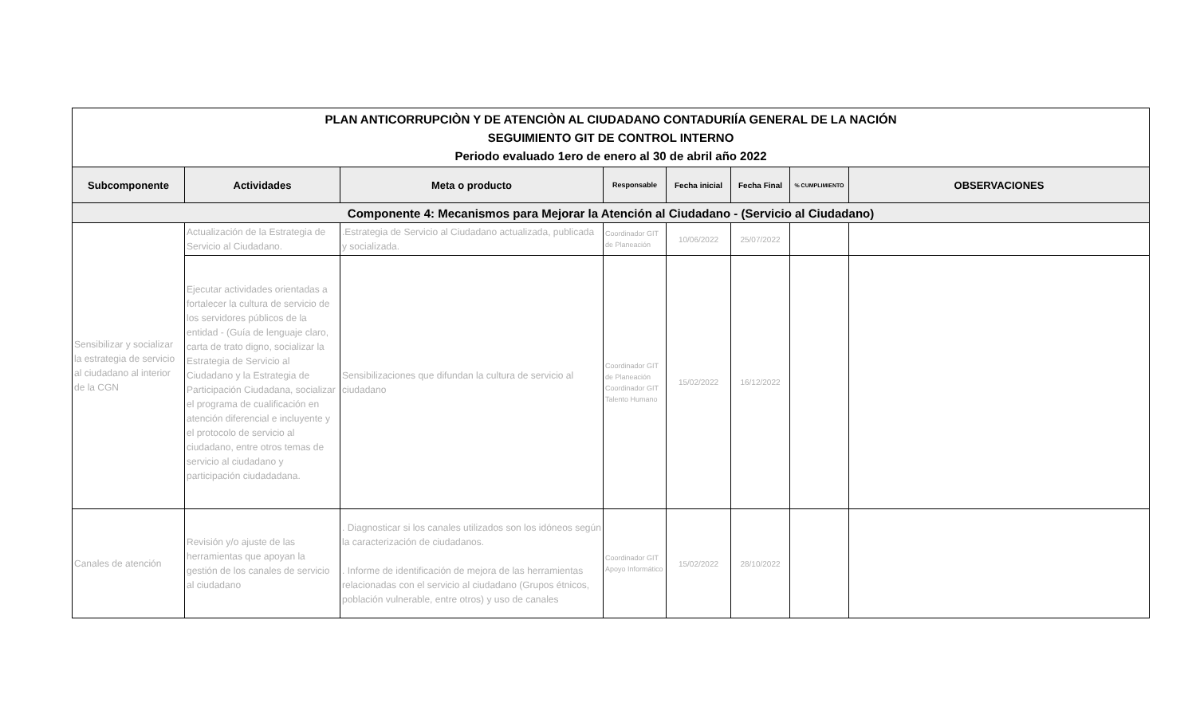| PLAN ANTICORRUPCIÒN Y DE ATENCIÒN AL CIUDADANO CONTADURIÍA GENERAL DE LA NACIÓN SEGUIMIENTO GIT DE CONTROL INTERNO Periodo evaluado 1ero de enero al 30 de abril año 2022 | | | | | | | |
| Subcomponente | Actividades | Meta o producto | Responsable | Fecha inicial | Fecha Final | % CUMPLIMIENTO | OBSERVACIONES |
| Componente 4: Mecanismos para Mejorar la Atención al Ciudadano - (Servicio al Ciudadano) | | | | | | | |
| Sensibilizar y socializar la estrategia de servicio al ciudadano al interior de la CGN | Actualización de la Estrategia de Servicio al Ciudadano. | .Estrategia de Servicio al Ciudadano actualizada, publicada y socializada. | Coordinador GIT de Planeación | 10/06/2022 | 25/07/2022 | | |
| | Ejecutar actividades orientadas a fortalecer la cultura de servicio de los servidores públicos de la entidad - (Guía de lenguaje claro, carta de trato digno, socializar la Estrategia de Servicio al Ciudadano y la Estrategia de Participación Ciudadana, socializar el programa de cualificación en atención diferencial e incluyente y el protocolo de servicio al ciudadano, entre otros temas de servicio al ciudadano y participación ciudadadana. | Sensibilizaciones que difundan la cultura de servicio al ciudadano | Coordinador GIT de Planeación Coordinador GIT Talento Humano | 15/02/2022 | 16/12/2022 | | |
| Canales de atención | Revisión y/o ajuste de las herramientas que apoyan la gestión de los canales de servicio al ciudadano | . Diagnosticar si los canales utilizados son los idóneos según la caracterización de ciudadanos. . Informe de identificación de mejora de las herramientas relacionadas con el servicio al ciudadano (Grupos étnicos, población vulnerable, entre otros) y uso de canales | Coordinador GIT Apoyo Informático | 15/02/2022 | 28/10/2022 | | |